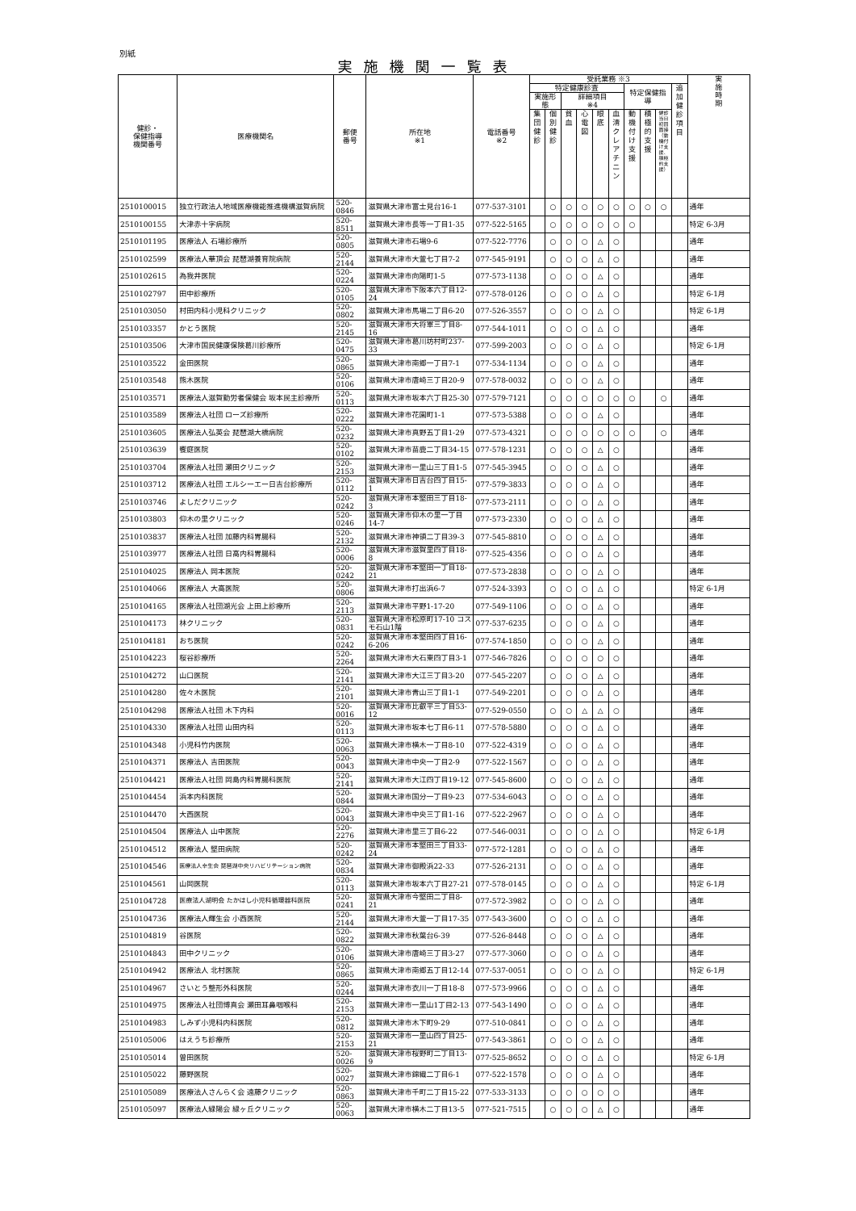別紙
実施機関一覧表
| 健診・ 保健指導 機関番号 | 医療機関名 | 郵便 番号 | 所在地 ※1 | 電話番号 ※2 | 受託業務 ※3 | | | | | | | | | | 実 施 時 期 |
| --- | --- | --- | --- | --- | --- | --- | --- | --- | --- | --- | --- | --- | --- | --- | --- |
| | | | | | 特定健康診査 | | | | | | 特定保健指導 | | | 追 加 健 診 項 目 | |
| | | | | | 実施形態 | | 詳細項目 ※4 | | | | | | | | |
| | | | | | 集 団 健 診 | 個 別 健 診 | 貧 血 | 心 電 図 | 眼 底 | 血 清 ク レ ア チ ニ ン | 動 機 付 け 支 援 | 積 極 的 支 援 | 健診当日初回面接（動機付け支援、積極的支援） | | |
| 2510100015 | 独立行政法人地域医療機能推進機構滋賀病院 | 520-0846 | 滋賀県大津市富士見台16-1 | 077-537-3101 | | ○ | ○ | ○ | ○ | ○ | ○ | ○ | ○ | | 通年 |
| 2510100155 | 大津赤十字病院 | 520-8511 | 滋賀県大津市長等一丁目1-35 | 077-522-5165 | | ○ | ○ | ○ | ○ | ○ | ○ | | | | 特定 6-3月 |
| 2510101195 | 医療法人 石場診療所 | 520-0805 | 滋賀県大津市石場9-6 | 077-522-7776 | | ○ | ○ | ○ | △ | ○ | | | | | 通年 |
| 2510102599 | 医療法人華頂会 琵琶湖養育院病院 | 520-2144 | 滋賀県大津市大萱七丁目7-2 | 077-545-9191 | | ○ | ○ | ○ | △ | ○ | | | | | 通年 |
| 2510102615 | 為我井医院 | 520-0224 | 滋賀県大津市向陽町1-5 | 077-573-1138 | | ○ | ○ | ○ | △ | ○ | | | | | 通年 |
| 2510102797 | 田中診療所 | 520-0105 | 滋賀県大津市下阪本六丁目12-24 | 077-578-0126 | | ○ | ○ | ○ | △ | ○ | | | | | 特定 6-1月 |
| 2510103050 | 村田内科小児科クリニック | 520-0802 | 滋賀県大津市馬場二丁目6-20 | 077-526-3557 | | ○ | ○ | ○ | △ | ○ | | | | | 特定 6-1月 |
| 2510103357 | かとう医院 | 520-2145 | 滋賀県大津市大将軍三丁目8-16 | 077-544-1011 | | ○ | ○ | ○ | △ | ○ | | | | | 通年 |
| 2510103506 | 大津市国民健康保険葛川診療所 | 520-0475 | 滋賀県大津市葛川坊村町237-33 | 077-599-2003 | | ○ | ○ | ○ | △ | ○ | | | | | 特定 6-1月 |
| 2510103522 | 金田医院 | 520-0865 | 滋賀県大津市南郷一丁目7-1 | 077-534-1134 | | ○ | ○ | ○ | △ | ○ | | | | | 通年 |
| 2510103548 | 熊木医院 | 520-0106 | 滋賀県大津市唐崎三丁目20-9 | 077-578-0032 | | ○ | ○ | ○ | △ | ○ | | | | | 通年 |
| 2510103571 | 医療法人滋賀勤労者保健会 坂本民主診療所 | 520-0113 | 滋賀県大津市坂本六丁目25-30 | 077-579-7121 | | ○ | ○ | ○ | ○ | ○ | ○ | | ○ | | 通年 |
| 2510103589 | 医療法人社団 ローズ診療所 | 520-0222 | 滋賀県大津市花園町1-1 | 077-573-5388 | | ○ | ○ | ○ | △ | ○ | | | | | 通年 |
| 2510103605 | 医療法人弘英会 琵琶湖大橋病院 | 520-0232 | 滋賀県大津市真野五丁目1-29 | 077-573-4321 | | ○ | ○ | ○ | ○ | ○ | ○ | | ○ | | 通年 |
| 2510103639 | 饗庭医院 | 520-0102 | 滋賀県大津市苗鹿二丁目34-15 | 077-578-1231 | | ○ | ○ | ○ | △ | ○ | | | | | 通年 |
| 2510103704 | 医療法人社団 瀬田クリニック | 520-2153 | 滋賀県大津市一里山三丁目1-5 | 077-545-3945 | | ○ | ○ | ○ | △ | ○ | | | | | 通年 |
| 2510103712 | 医療法人社団 エルシーエー日吉台診療所 | 520-0112 | 滋賀県大津市日吉台四丁目15-1 | 077-579-3833 | | ○ | ○ | ○ | △ | ○ | | | | | 通年 |
| 2510103746 | よしだクリニック | 520-0242 | 滋賀県大津市本堅田三丁目18-3 | 077-573-2111 | | ○ | ○ | ○ | △ | ○ | | | | | 通年 |
| 2510103803 | 仰木の里クリニック | 520-0246 | 滋賀県大津市仰木の里一丁目14-7 | 077-573-2330 | | ○ | ○ | ○ | △ | ○ | | | | | 通年 |
| 2510103837 | 医療法人社団 加藤内科胃腸科 | 520-2132 | 滋賀県大津市神領二丁目39-3 | 077-545-8810 | | ○ | ○ | ○ | △ | ○ | | | | | 通年 |
| 2510103977 | 医療法人社団 日高内科胃腸科 | 520-0006 | 滋賀県大津市滋賀里四丁目18-8 | 077-525-4356 | | ○ | ○ | ○ | △ | ○ | | | | | 通年 |
| 2510104025 | 医療法人 岡本医院 | 520-0242 | 滋賀県大津市本堅田一丁目18-21 | 077-573-2838 | | ○ | ○ | ○ | △ | ○ | | | | | 通年 |
| 2510104066 | 医療法人 大高医院 | 520-0806 | 滋賀県大津市打出浜6-7 | 077-524-3393 | | ○ | ○ | ○ | △ | ○ | | | | | 特定 6-1月 |
| 2510104165 | 医療法人社団湖光会 上田上診療所 | 520-2113 | 滋賀県大津市平野1-17-20 | 077-549-1106 | | ○ | ○ | ○ | △ | ○ | | | | | 通年 |
| 2510104173 | 林クリニック | 520-0831 | 滋賀県大津市松原町17-10 コスモ石山1階 | 077-537-6235 | | ○ | ○ | ○ | △ | ○ | | | | | 通年 |
| 2510104181 | おち医院 | 520-0242 | 滋賀県大津市本堅田四丁目16-6-206 | 077-574-1850 | | ○ | ○ | ○ | △ | ○ | | | | | 通年 |
| 2510104223 | 桜谷診療所 | 520-2264 | 滋賀県大津市大石東四丁目3-1 | 077-546-7826 | | ○ | ○ | ○ | ○ | ○ | | | | | 通年 |
| 2510104272 | 山口医院 | 520-2141 | 滋賀県大津市大江三丁目3-20 | 077-545-2207 | | ○ | ○ | ○ | △ | ○ | | | | | 通年 |
| 2510104280 | 佐々木医院 | 520-2101 | 滋賀県大津市青山三丁目1-1 | 077-549-2201 | | ○ | ○ | ○ | △ | ○ | | | | | 通年 |
| 2510104298 | 医療法人社団 木下内科 | 520-0016 | 滋賀県大津市比叡平三丁目53-12 | 077-529-0550 | | ○ | ○ | △ | △ | ○ | | | | | 通年 |
| 2510104330 | 医療法人社団 山田内科 | 520-0113 | 滋賀県大津市坂本七丁目6-11 | 077-578-5880 | | ○ | ○ | ○ | △ | ○ | | | | | 通年 |
| 2510104348 | 小児科竹内医院 | 520-0063 | 滋賀県大津市横木一丁目8-10 | 077-522-4319 | | ○ | ○ | ○ | △ | ○ | | | | | 通年 |
| 2510104371 | 医療法人 吉田医院 | 520-0043 | 滋賀県大津市中央一丁目2-9 | 077-522-1567 | | ○ | ○ | ○ | △ | ○ | | | | | 通年 |
| 2510104421 | 医療法人社団 岡島内科胃腸科医院 | 520-2141 | 滋賀県大津市大江四丁目19-12 | 077-545-8600 | | ○ | ○ | ○ | △ | ○ | | | | | 通年 |
| 2510104454 | 浜本内科医院 | 520-0844 | 滋賀県大津市国分一丁目9-23 | 077-534-6043 | | ○ | ○ | ○ | △ | ○ | | | | | 通年 |
| 2510104470 | 大西医院 | 520-0043 | 滋賀県大津市中央三丁目1-16 | 077-522-2967 | | ○ | ○ | ○ | △ | ○ | | | | | 通年 |
| 2510104504 | 医療法人 山中医院 | 520-2276 | 滋賀県大津市里三丁目6-22 | 077-546-0031 | | ○ | ○ | ○ | △ | ○ | | | | | 特定 6-1月 |
| 2510104512 | 医療法人 堅田病院 | 520-0242 | 滋賀県大津市本堅田三丁目33-24 | 077-572-1281 | | ○ | ○ | ○ | △ | ○ | | | | | 通年 |
| 2510104546 | 医療法人幸生会 琵琶湖中央リハビリテーション病院 | 520-0834 | 滋賀県大津市御殿浜22-33 | 077-526-2131 | | ○ | ○ | ○ | △ | ○ | | | | | 通年 |
| 2510104561 | 山岡医院 | 520-0113 | 滋賀県大津市坂本六丁目27-21 | 077-578-0145 | | ○ | ○ | ○ | △ | ○ | | | | | 特定 6-1月 |
| 2510104728 | 医療法人湖明会 たかはし小児科循環器科医院 | 520-0241 | 滋賀県大津市今堅田二丁目8-21 | 077-572-3982 | | ○ | ○ | ○ | △ | ○ | | | | | 通年 |
| 2510104736 | 医療法人輝生会 小西医院 | 520-2144 | 滋賀県大津市大萱一丁目17-35 | 077-543-3600 | | ○ | ○ | ○ | △ | ○ | | | | | 通年 |
| 2510104819 | 谷医院 | 520-0822 | 滋賀県大津市秋葉台6-39 | 077-526-8448 | | ○ | ○ | ○ | △ | ○ | | | | | 通年 |
| 2510104843 | 田中クリニック | 520-0106 | 滋賀県大津市唐崎三丁目3-27 | 077-577-3060 | | ○ | ○ | ○ | △ | ○ | | | | | 通年 |
| 2510104942 | 医療法人 北村医院 | 520-0865 | 滋賀県大津市南郷五丁目12-14 | 077-537-0051 | | ○ | ○ | ○ | △ | ○ | | | | | 特定 6-1月 |
| 2510104967 | さいとう整形外科医院 | 520-0244 | 滋賀県大津市衣川一丁目18-8 | 077-573-9966 | | ○ | ○ | ○ | △ | ○ | | | | | 通年 |
| 2510104975 | 医療法人社団博真会 瀬田耳鼻咽喉科 | 520-2153 | 滋賀県大津市一里山1丁目2-13 | 077-543-1490 | | ○ | ○ | ○ | △ | ○ | | | | | 通年 |
| 2510104983 | しみず小児科内科医院 | 520-0812 | 滋賀県大津市木下町9-29 | 077-510-0841 | | ○ | ○ | ○ | △ | ○ | | | | | 通年 |
| 2510105006 | はえうち診療所 | 520-2153 | 滋賀県大津市一里山四丁目25-21 | 077-543-3861 | | ○ | ○ | ○ | △ | ○ | | | | | 通年 |
| 2510105014 | 曽田医院 | 520-0026 | 滋賀県大津市桜野町二丁目13-9 | 077-525-8652 | | ○ | ○ | ○ | △ | ○ | | | | | 特定 6-1月 |
| 2510105022 | 藤野医院 | 520-0027 | 滋賀県大津市錦織二丁目6-1 | 077-522-1578 | | ○ | ○ | ○ | △ | ○ | | | | | 通年 |
| 2510105089 | 医療法人さんらく会 遠藤クリニック | 520-0863 | 滋賀県大津市千町二丁目15-22 | 077-533-3133 | | ○ | ○ | ○ | ○ | ○ | | | | | 通年 |
| 2510105097 | 医療法人緑陽会 緑ヶ丘クリニック | 520-0063 | 滋賀県大津市横木二丁目13-5 | 077-521-7515 | | ○ | ○ | ○ | △ | ○ | | | | | 通年 |